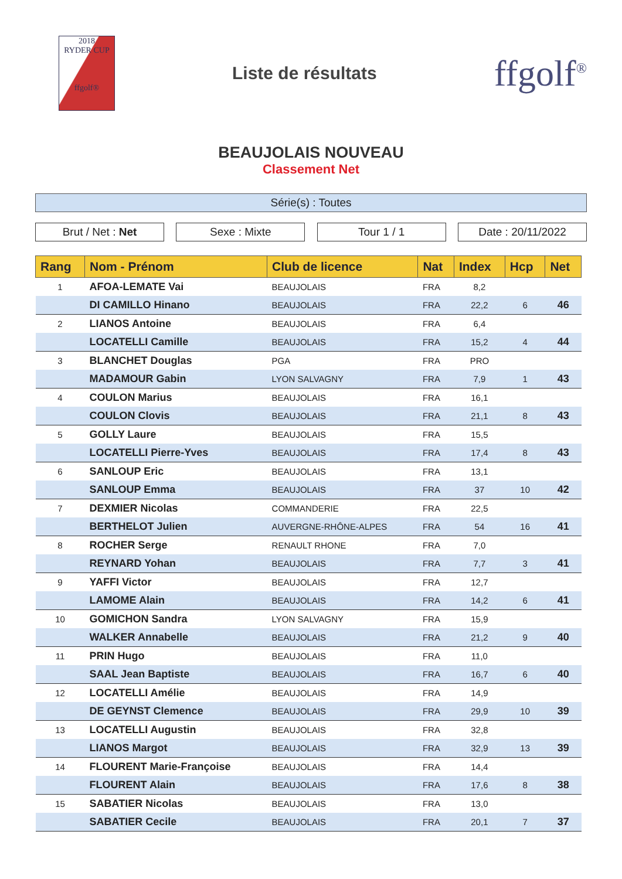2018
RYDER CUP
ffgolf®
Liste de résultats
ffgolf<sup>®</sup>
BEAUJOLAIS NOUVEAU
Classement Net
Série(s) : Toutes
Brut / Net : Net Sexe : Mixte Tour 1 / 1 Date : 20/11/2022
| Rang | Nom - Prénom | Club de licence | Nat | Index | Hcp | Net |
| --- | --- | --- | --- | --- | --- | --- |
| 1 | AFOA-LEMATE Vai | BEAUJOLAIS | FRA | 8,2 | | |
| | DI CAMILLO Hinano | BEAUJOLAIS | FRA | 22,2 | 6 | 46 |
| 2 | LIANOS Antoine | BEAUJOLAIS | FRA | 6,4 | | |
| | LOCATELLI Camille | BEAUJOLAIS | FRA | 15,2 | 4 | 44 |
| 3 | BLANCHET Douglas | PGA | FRA | PRO | | |
| | MADAMOUR Gabin | LYON SALVAGNY | FRA | 7,9 | 1 | 43 |
| 4 | COULON Marius | BEAUJOLAIS | FRA | 16,1 | | |
| | COULON Clovis | BEAUJOLAIS | FRA | 21,1 | 8 | 43 |
| 5 | GOLLY Laure | BEAUJOLAIS | FRA | 15,5 | | |
| | LOCATELLI Pierre-Yves | BEAUJOLAIS | FRA | 17,4 | 8 | 43 |
| 6 | SANLOUP Eric | BEAUJOLAIS | FRA | 13,1 | | |
| | SANLOUP Emma | BEAUJOLAIS | FRA | 37 | 10 | 42 |
| 7 | DEXMIER Nicolas | COMMANDERIE | FRA | 22,5 | | |
| | BERTHELOT Julien | AUVERGNE-RHÔNE-ALPES | FRA | 54 | 16 | 41 |
| 8 | ROCHER Serge | RENAULT RHONE | FRA | 7,0 | | |
| | REYNARD Yohan | BEAUJOLAIS | FRA | 7,7 | 3 | 41 |
| 9 | YAFFI Victor | BEAUJOLAIS | FRA | 12,7 | | |
| | LAMOME Alain | BEAUJOLAIS | FRA | 14,2 | 6 | 41 |
| 10 | GOMICHON Sandra | LYON SALVAGNY | FRA | 15,9 | | |
| | WALKER Annabelle | BEAUJOLAIS | FRA | 21,2 | 9 | 40 |
| 11 | PRIN Hugo | BEAUJOLAIS | FRA | 11,0 | | |
| | SAAL Jean Baptiste | BEAUJOLAIS | FRA | 16,7 | 6 | 40 |
| 12 | LOCATELLI Amélie | BEAUJOLAIS | FRA | 14,9 | | |
| | DE GEYNST Clemence | BEAUJOLAIS | FRA | 29,9 | 10 | 39 |
| 13 | LOCATELLI Augustin | BEAUJOLAIS | FRA | 32,8 | | |
| | LIANOS Margot | BEAUJOLAIS | FRA | 32,9 | 13 | 39 |
| 14 | FLOURENT Marie-Françoise | BEAUJOLAIS | FRA | 14,4 | | |
| | FLOURENT Alain | BEAUJOLAIS | FRA | 17,6 | 8 | 38 |
| 15 | SABATIER Nicolas | BEAUJOLAIS | FRA | 13,0 | | |
| | SABATIER Cecile | BEAUJOLAIS | FRA | 20,1 | 7 | 37 |